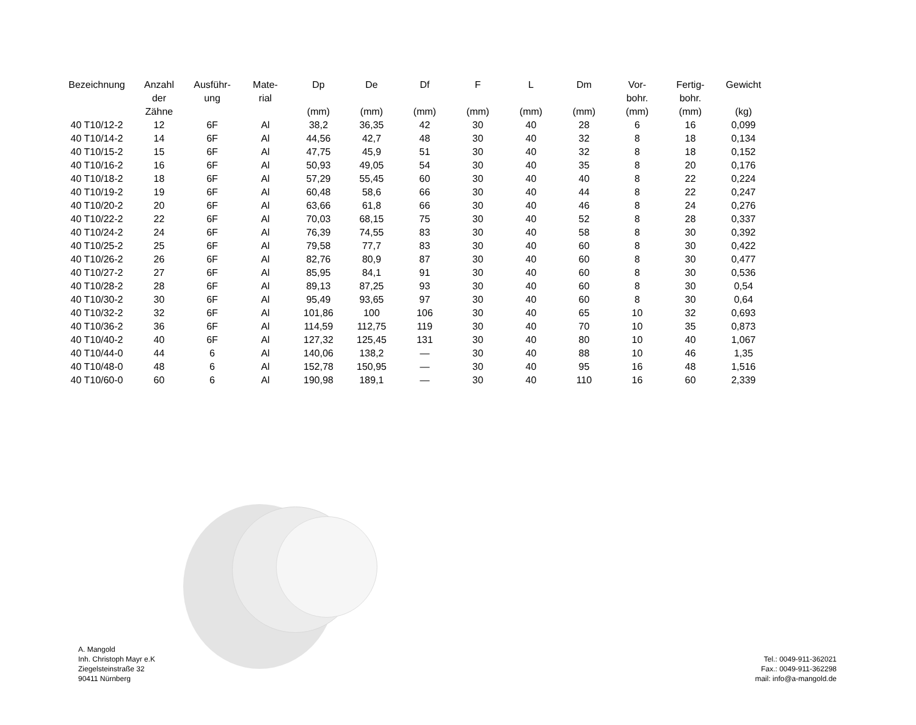| Bezeichnung | Anzahl der Zähne | Ausführ- ung | Mate- rial | Dp (mm) | De (mm) | Df (mm) | F (mm) | L (mm) | Dm (mm) | Vor- bohr. (mm) | Fertig- bohr. (mm) | Gewicht (kg) |
| --- | --- | --- | --- | --- | --- | --- | --- | --- | --- | --- | --- | --- |
| 40 T10/12-2 | 12 | 6F | Al | 38,2 | 36,35 | 42 | 30 | 40 | 28 | 6 | 16 | 0,099 |
| 40 T10/14-2 | 14 | 6F | Al | 44,56 | 42,7 | 48 | 30 | 40 | 32 | 8 | 18 | 0,134 |
| 40 T10/15-2 | 15 | 6F | Al | 47,75 | 45,9 | 51 | 30 | 40 | 32 | 8 | 18 | 0,152 |
| 40 T10/16-2 | 16 | 6F | Al | 50,93 | 49,05 | 54 | 30 | 40 | 35 | 8 | 20 | 0,176 |
| 40 T10/18-2 | 18 | 6F | Al | 57,29 | 55,45 | 60 | 30 | 40 | 40 | 8 | 22 | 0,224 |
| 40 T10/19-2 | 19 | 6F | Al | 60,48 | 58,6 | 66 | 30 | 40 | 44 | 8 | 22 | 0,247 |
| 40 T10/20-2 | 20 | 6F | Al | 63,66 | 61,8 | 66 | 30 | 40 | 46 | 8 | 24 | 0,276 |
| 40 T10/22-2 | 22 | 6F | Al | 70,03 | 68,15 | 75 | 30 | 40 | 52 | 8 | 28 | 0,337 |
| 40 T10/24-2 | 24 | 6F | Al | 76,39 | 74,55 | 83 | 30 | 40 | 58 | 8 | 30 | 0,392 |
| 40 T10/25-2 | 25 | 6F | Al | 79,58 | 77,7 | 83 | 30 | 40 | 60 | 8 | 30 | 0,422 |
| 40 T10/26-2 | 26 | 6F | Al | 82,76 | 80,9 | 87 | 30 | 40 | 60 | 8 | 30 | 0,477 |
| 40 T10/27-2 | 27 | 6F | Al | 85,95 | 84,1 | 91 | 30 | 40 | 60 | 8 | 30 | 0,536 |
| 40 T10/28-2 | 28 | 6F | Al | 89,13 | 87,25 | 93 | 30 | 40 | 60 | 8 | 30 | 0,54 |
| 40 T10/30-2 | 30 | 6F | Al | 95,49 | 93,65 | 97 | 30 | 40 | 60 | 8 | 30 | 0,64 |
| 40 T10/32-2 | 32 | 6F | Al | 101,86 | 100 | 106 | 30 | 40 | 65 | 10 | 32 | 0,693 |
| 40 T10/36-2 | 36 | 6F | Al | 114,59 | 112,75 | 119 | 30 | 40 | 70 | 10 | 35 | 0,873 |
| 40 T10/40-2 | 40 | 6F | Al | 127,32 | 125,45 | 131 | 30 | 40 | 80 | 10 | 40 | 1,067 |
| 40 T10/44-0 | 44 | 6 | Al | 140,06 | 138,2 | — | 30 | 40 | 88 | 10 | 46 | 1,35 |
| 40 T10/48-0 | 48 | 6 | Al | 152,78 | 150,95 | — | 30 | 40 | 95 | 16 | 48 | 1,516 |
| 40 T10/60-0 | 60 | 6 | Al | 190,98 | 189,1 | — | 30 | 40 | 110 | 16 | 60 | 2,339 |
A. Mangold
Inh. Christoph Mayr e.K
Ziegelsteinstraße 32
90411 Nürnberg
Tel.: 0049-911-362021
Fax.: 0049-911-362298
mail: info@a-mangold.de